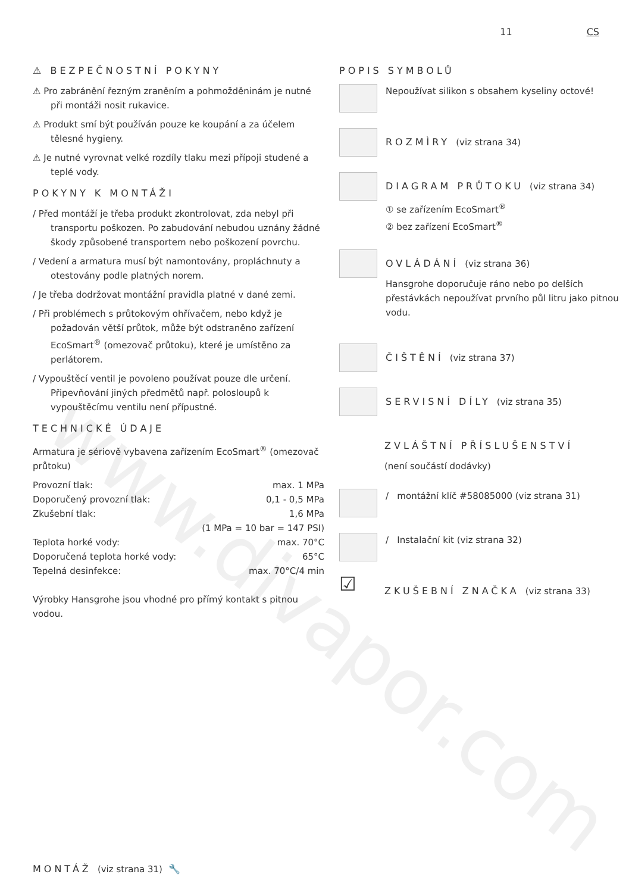www.divapor.com
11 CS
⚠ BEZPEČNOSTNÍ POKYNY
⚠ Pro zabránění řezným zraněním a pohmožděninám je nutné při montáži nosit rukavice.
⚠ Produkt smí být používán pouze ke koupání a za účelem tělesné hygieny.
⚠ Je nutné vyrovnat velké rozdíly tlaku mezi přípoji studené a teplé vody.
POKYNY K MONTÁŽI
/ Před montáží je třeba produkt zkontrolovat, zda nebyl při transportu poškozen. Po zabudování nebudou uznány žádné škody způsobené transportem nebo poškození povrchu.
/ Vedení a armatura musí být namontovány, propláchnuty a otestovány podle platných norem.
/ Je třeba dodržovat montážní pravidla platné v dané zemi.
/ Při problémech s průtokovým ohřívačem, nebo když je požadován větší průtok, může být odstraněno zařízení EcoSmart<sup>®</sup> (omezovač průtoku), které je umístěno za perlátorem.
/ Vypouštěcí ventil je povoleno používat pouze dle určení. Připevňování jiných předmětů např. polosloupů k vypouštěcímu ventilu není přípustné.
TECHNICKÉ ÚDAJE
Armatura je sériově vybavena zařízením EcoSmart<sup>®</sup> (omezovač průtoku)
| Provozní tlak: | max. 1 MPa |
| Doporučený provozní tlak: | 0,1 - 0,5 MPa |
| Zkušební tlak: | 1,6 MPa |
| | (1 MPa = 10 bar = 147 PSI) |
| Teplota horké vody: | max. 70°C |
| Doporučená teplota horké vody: | 65°C |
| Tepelná desinfekce: | max. 70°C/4 min |
Výrobky Hansgrohe jsou vhodné pro přímý kontakt s pitnou vodou.
POPIS SYMBOLŮ
Nepoužívat silikon s obsahem kyseliny octové!
ROZMÌRY (viz strana 34)
DIAGRAM PRŮTOKU (viz strana 34)
① se zařízením EcoSmart<sup>®</sup>
② bez zařízení EcoSmart<sup>®</sup>
OVLÁDÁNÍ (viz strana 36)
Hansgrohe doporučuje ráno nebo po delších přestávkách nepoužívat prvního půl litru jako pitnou vodu.
ČIŠTĚNÍ (viz strana 37)
SERVISNÍ DÍLY (viz strana 35)
ZVLÁŠTNÍ PŘÍSLUŠENSTVÍ
(není součástí dodávky)
/ montážní klíč #58085000 (viz strana 31)
/ Instalační kit (viz strana 32)
☑
ZKUŠEBNÍ ZNAČKA (viz strana 33)
MONTÁŽ (viz strana 31) 🔧